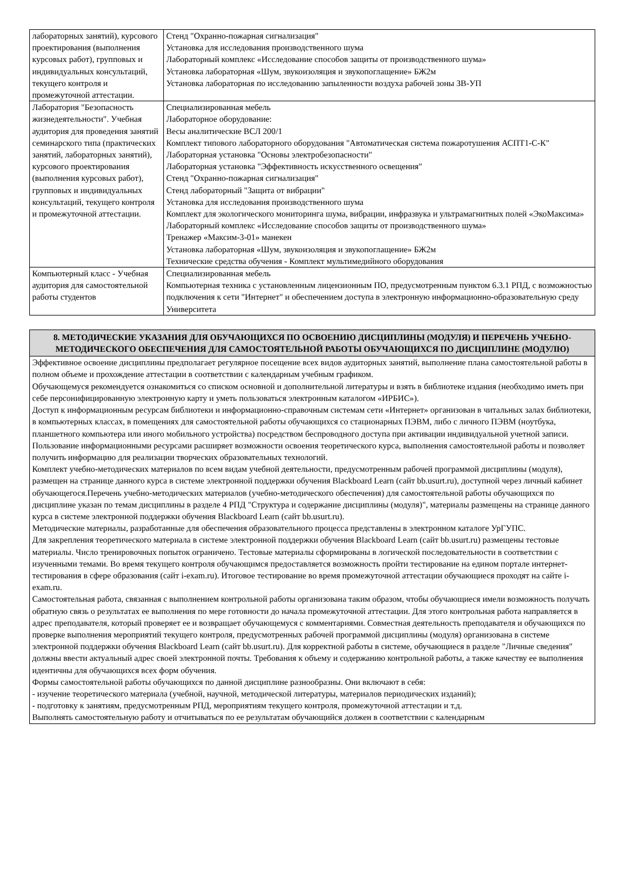| лабораторных занятий), курсового проектирования (выполнения курсовых работ), групповых и индивидуальных консультаций, текущего контроля и промежуточной аттестации. | Стенд "Охранно-пожарная сигнализация" Установка для исследования производственного шума Лабораторный комплекс «Исследование способов защиты от производственного шума» Установка лабораторная «Шум, звукоизоляция и звукопоглащение» БЖ2м Установка лабораторная по исследованию запыленности воздуха рабочей зоны ЗВ-УП |
| Лаборатория "Безопасность жизнедеятельности". Учебная аудитория для проведения занятий семинарского типа (практических занятий, лабораторных занятий), курсового проектирования (выполнения курсовых работ), групповых и индивидуальных консультаций, текущего контроля и промежуточной аттестации. | Специализированная мебель Лабораторное оборудование: Весы аналитические ВСЛ 200/1 Комплект типового лабораторного оборудования "Автоматическая система пожаротушения АСПТ1-С-К" Лабораторная установка "Основы электробезопасности" Лабораторная установка "Эффективность искусственного освещения" Стенд "Охранно-пожарная сигнализация" Стенд лабораторный "Защита от вибрации" Установка для исследования производственного шума Комплект для экологического мониторинга шума, вибрации, инфразвука и ультрамагнитных полей «ЭкоМаксима» Лабораторный комплекс «Исследование способов защиты от производственного шума» Тренажер «Максим-3-01» манекен Установка лабораторная «Шум, звукоизоляция и звукопоглащение» БЖ2м Технические средства обучения - Комплект мультимедийного оборудования |
| Компьютерный класс - Учебная аудитория для самостоятельной работы студентов | Специализированная мебель Компьютерная техника с установленным лицензионным ПО, предусмотренным пунктом 6.3.1 РПД, с возможностью подключения к сети "Интернет" и обеспечением доступа в электронную информационно-образовательную среду Университета |
| 8. МЕТОДИЧЕСКИЕ УКАЗАНИЯ ДЛЯ ОБУЧАЮЩИХСЯ ПО ОСВОЕНИЮ ДИСЦИПЛИНЫ (МОДУЛЯ) И ПЕРЕЧЕНЬ УЧЕБНО-МЕТОДИЧЕСКОГО ОБЕСПЕЧЕНИЯ ДЛЯ САМОСТОЯТЕЛЬНОЙ РАБОТЫ ОБУЧАЮЩИХСЯ ПО ДИСЦИПЛИНЕ (МОДУЛЮ) |
| Эффективное освоение дисциплины предполагает регулярное посещение всех видов аудиторных занятий, выполнение плана самостоятельной работы в полном объеме и прохождение аттестации в соответствии с календарным учебным графиком. Обучающемуся рекомендуется ознакомиться со списком основной и дополнительной литературы и взять в библиотеке издания (необходимо иметь при себе персонифицированную электронную карту и уметь пользоваться электронным каталогом «ИРБИС»). Доступ к информационным ресурсам библиотеки и информационно-справочным системам сети «Интернет» организован в читальных залах библиотеки, в компьютерных классах, в помещениях для самостоятельной работы обучающихся со стационарных ПЭВМ, либо с личного ПЭВМ (ноутбука, планшетного компьютера или иного мобильного устройства) посредством беспроводного доступа при активации индивидуальной учетной записи. Пользование информационными ресурсами расширяет возможности освоения теоретического курса, выполнения самостоятельной работы и позволяет получить информацию для реализации творческих образовательных технологий. Комплект учебно-методических материалов по всем видам учебной деятельности, предусмотренным рабочей программой дисциплины (модуля), размещен на странице данного курса в системе электронной поддержки обучения Blackboard Learn (сайт bb.usurt.ru), доступной через личный кабинет обучающегося.Перечень учебно-методических материалов (учебно-методического обеспечения) для самостоятельной работы обучающихся по дисциплине указан по темам дисциплины в разделе 4 РПД "Структура и содержание дисциплины (модуля)", материалы размещены на странице данного курса в системе электронной поддержки обучения Blackboard Learn (сайт bb.usurt.ru). Методические материалы, разработанные для обеспечения образовательного процесса представлены в электронном каталоге УрГУПС. Для закрепления теоретического материала в системе электронной поддержки обучения Blackboard Learn (сайт bb.usurt.ru) размещены тестовые материалы. Число тренировочных попыток ограничено. Тестовые материалы сформированы в логической последовательности в соответствии с изученными темами. Во время текущего контроля обучающимся предоставляется возможность пройти тестирование на едином портале интернет-тестирования в сфере образования (сайт i-exam.ru). Итоговое тестирование во время промежуточной аттестации обучающиеся проходят на сайте i-exam.ru. Самостоятельная работа, связанная с выполнением контрольной работы организована таким образом, чтобы обучающиеся имели возможность получать обратную связь о результатах ее выполнения по мере готовности до начала промежуточной аттестации. Для этого контрольная работа направляется в адрес преподавателя, который проверяет ее и возвращает обучающемуся с комментариями. Совместная деятельность преподавателя и обучающихся по проверке выполнения мероприятий текущего контроля, предусмотренных рабочей программой дисциплины (модуля) организована в системе электронной поддержки обучения Blackboard Learn (сайт bb.usurt.ru). Для корректной работы в системе, обучающиеся в разделе "Личные сведения" должны ввести актуальный адрес своей электронной почты. Требования к объему и содержанию контрольной работы, а также качеству ее выполнения идентичны для обучающихся всех форм обучения. Формы самостоятельной работы обучающихся по данной дисциплине разнообразны. Они включают в себя: - изучение теоретического материала (учебной, научной, методической литературы, материалов периодических изданий); - подготовку к занятиям, предусмотренным РПД, мероприятиям текущего контроля, промежуточной аттестации и т.д. Выполнять самостоятельную работу и отчитываться по ее результатам обучающийся должен в соответствии с календарным |